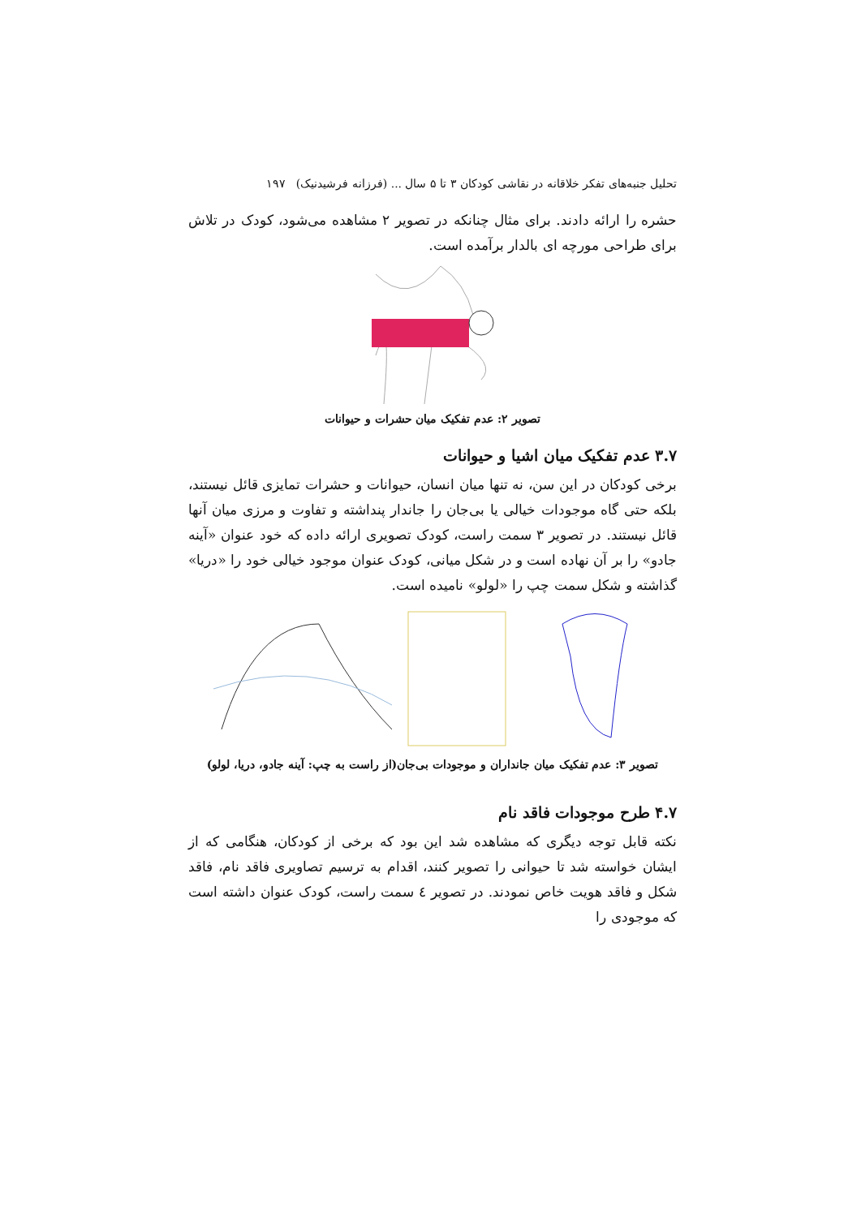تحلیل جنبه‌های تفکر خلاقانه در نقاشی کودکان ۳ تا ۵ سال ... (فرزانه فرشیدنیک) ۱۹۷
حشره را ارائه دادند. برای مثال چنانکه در تصویر ۲ مشاهده می‌شود، کودک در تلاش برای طراحی مورچه ای بالدار برآمده است.
تصویر ۲: عدم تفکیک میان حشرات و حیوانات
۳.۷ عدم تفکیک میان اشیا و حیوانات
برخی کودکان در این سن، نه تنها میان انسان، حیوانات و حشرات تمایزی قائل نیستند، بلکه حتی گاه موجودات خیالی یا بی‌جان را جاندار پنداشته و تفاوت و مرزی میان آنها قائل نیستند. در تصویر ۳ سمت راست، کودک تصویری ارائه داده که خود عنوان «آینه جادو» را بر آن نهاده است و در شکل میانی، کودک عنوان موجود خیالی خود را «دریا» گذاشته و شکل سمت چپ را «لولو» نامیده است.
تصویر ۳: عدم تفکیک میان جانداران و موجودات بی‌جان(از راست به چپ: آینه جادو، دریا، لولو)
۴.۷ طرح موجودات فاقد نام
نکته قابل توجه دیگری که مشاهده شد این بود که برخی از کودکان، هنگامی که از ایشان خواسته شد تا حیوانی را تصویر کنند، اقدام به ترسیم تصاویری فاقد نام، فاقد شکل و فاقد هویت خاص نمودند. در تصویر ٤ سمت راست، کودک عنوان داشته است که موجودی را